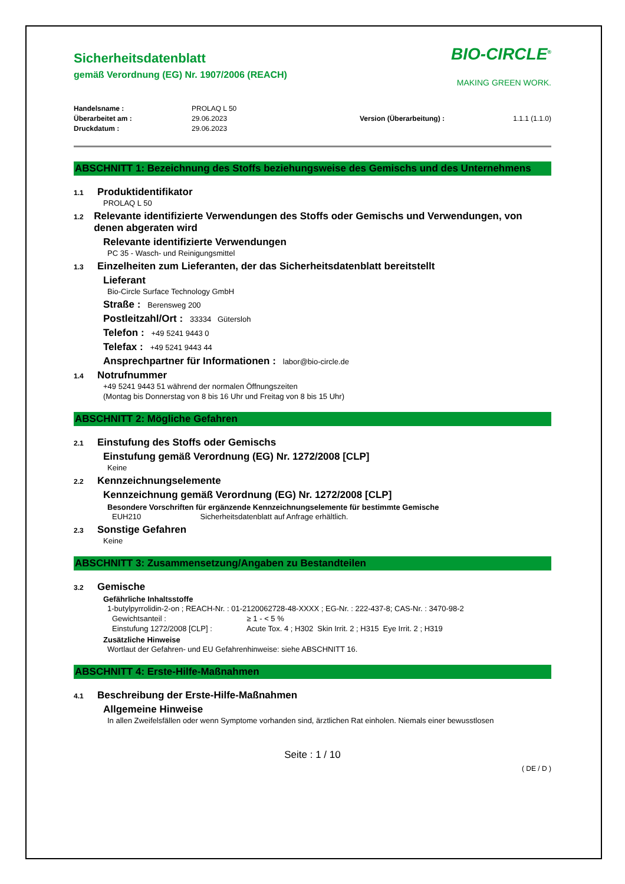Sicherheitsdatenblatt
gemäß Verordnung (EG) Nr. 1907/2006 (REACH)
BIO-CIRCLE<sup>®</sup>
MAKING GREEN WORK.
Handelsname : PROLAQ L 50 Überarbeitet am : 29.06.2023 Version (Überarbeitung) : 1.1.1 (1.1.0) Druckdatum : 29.06.2023
ABSCHNITT 1: Bezeichnung des Stoffs beziehungsweise des Gemischs und des Unternehmens
1.1 Produktidentifikator
PROLAQ L 50
1.2 Relevante identifizierte Verwendungen des Stoffs oder Gemischs und Verwendungen, von denen abgeraten wird
Relevante identifizierte Verwendungen
PC 35 - Wasch- und Reinigungsmittel
1.3 Einzelheiten zum Lieferanten, der das Sicherheitsdatenblatt bereitstellt
Lieferant
Bio-Circle Surface Technology GmbH
Straße : Berensweg 200
Postleitzahl/Ort : 33334 Gütersloh
Telefon : +49 5241 9443 0
Telefax : +49 5241 9443 44
Ansprechpartner für Informationen : labor@bio-circle.de
1.4 Notrufnummer
+49 5241 9443 51 während der normalen Öffnungszeiten
(Montag bis Donnerstag von 8 bis 16 Uhr und Freitag von 8 bis 15 Uhr)
ABSCHNITT 2: Mögliche Gefahren
2.1 Einstufung des Stoffs oder Gemischs
Einstufung gemäß Verordnung (EG) Nr. 1272/2008 [CLP]
Keine
2.2 Kennzeichnungselemente
Kennzeichnung gemäß Verordnung (EG) Nr. 1272/2008 [CLP]
Besondere Vorschriften für ergänzende Kennzeichnungselemente für bestimmte Gemische
EUH210 Sicherheitsdatenblatt auf Anfrage erhältlich.
2.3 Sonstige Gefahren
Keine
ABSCHNITT 3: Zusammensetzung/Angaben zu Bestandteilen
3.2 Gemische
Gefährliche Inhaltsstoffe
1-butylpyrrolidin-2-on ; REACH-Nr. : 01-2120062728-48-XXXX ; EG-Nr. : 222-437-8; CAS-Nr. : 3470-98-2
Gewichtsanteil : ≥ 1 - < 5 %
Einstufung 1272/2008 [CLP] : Acute Tox. 4 ; H302 Skin Irrit. 2 ; H315 Eye Irrit. 2 ; H319
Zusätzliche Hinweise
Wortlaut der Gefahren- und EU Gefahrenhinweise: siehe ABSCHNITT 16.
ABSCHNITT 4: Erste-Hilfe-Maßnahmen
4.1 Beschreibung der Erste-Hilfe-Maßnahmen
Allgemeine Hinweise
In allen Zweifelsfällen oder wenn Symptome vorhanden sind, ärztlichen Rat einholen. Niemals einer bewusstlosen
Seite : 1 / 10
( DE / D )